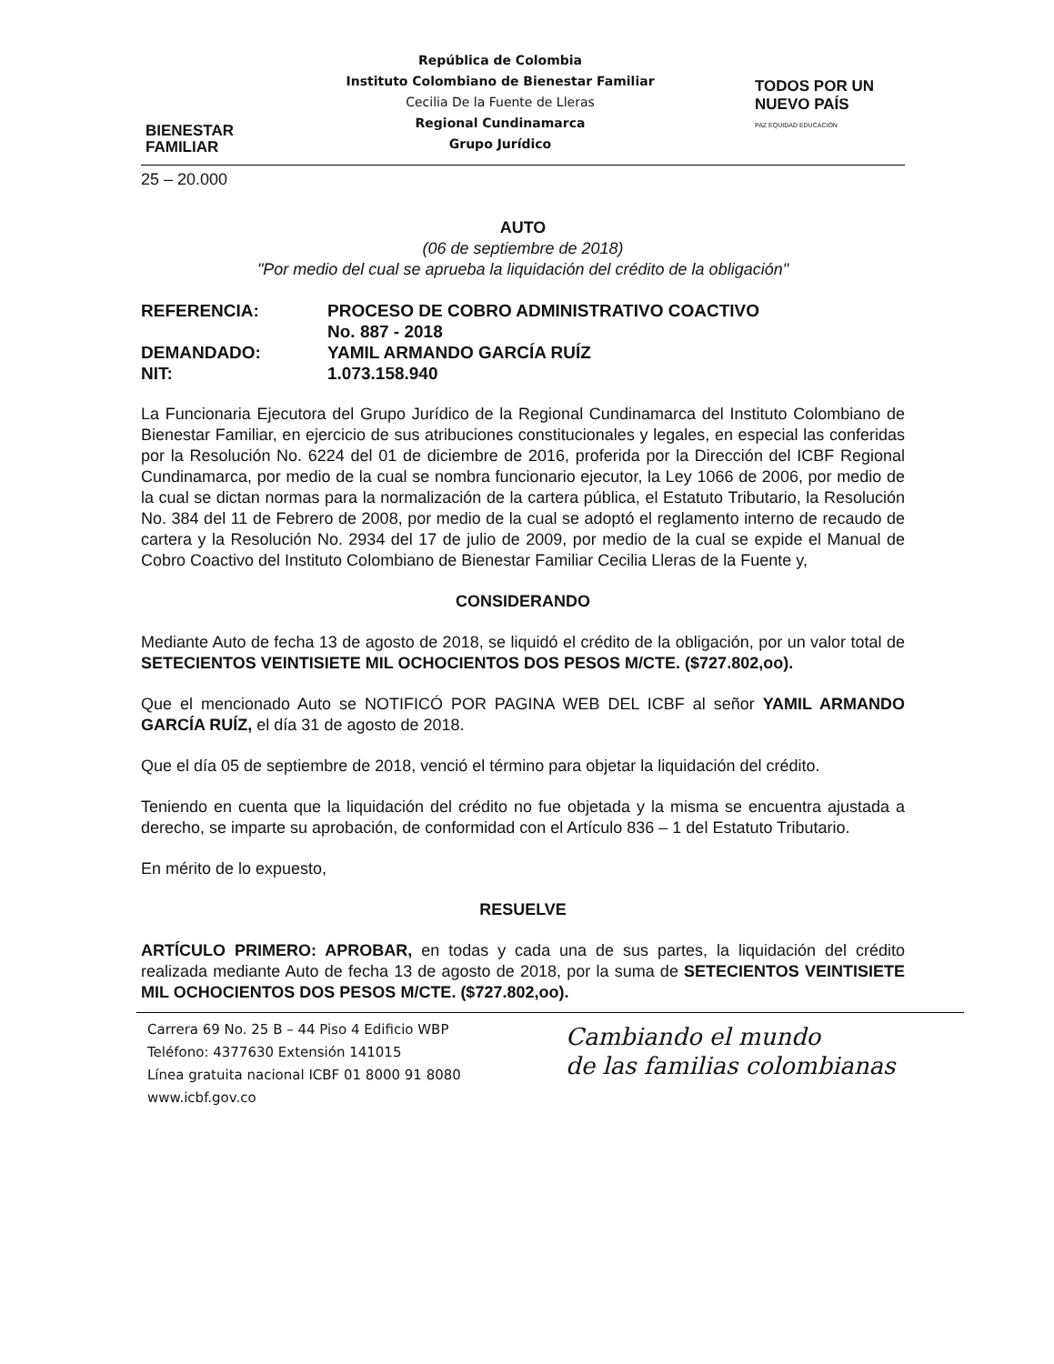BIENESTAR
FAMILIAR
República de Colombia
Instituto Colombiano de Bienestar Familiar
Cecilia De la Fuente de Lleras
Regional Cundinamarca
Grupo Jurídico
TODOS POR UN
NUEVO PAÍS
PAZ EQUIDAD EDUCACIÓN
25 – 20.000
AUTO
(06 de septiembre de 2018)
"Por medio del cual se aprueba la liquidación del crédito de la obligación"
| REFERENCIA: | PROCESO DE COBRO ADMINISTRATIVO COACTIVO No. 887 - 2018 |
| DEMANDADO: | YAMIL ARMANDO GARCÍA RUÍZ |
| NIT: | 1.073.158.940 |
La Funcionaria Ejecutora del Grupo Jurídico de la Regional Cundinamarca del Instituto Colombiano de Bienestar Familiar, en ejercicio de sus atribuciones constitucionales y legales, en especial las conferidas por la Resolución No. 6224 del 01 de diciembre de 2016, proferida por la Dirección del ICBF Regional Cundinamarca, por medio de la cual se nombra funcionario ejecutor, la Ley 1066 de 2006, por medio de la cual se dictan normas para la normalización de la cartera pública, el Estatuto Tributario, la Resolución No. 384 del 11 de Febrero de 2008, por medio de la cual se adoptó el reglamento interno de recaudo de cartera y la Resolución No. 2934 del 17 de julio de 2009, por medio de la cual se expide el Manual de Cobro Coactivo del Instituto Colombiano de Bienestar Familiar Cecilia Lleras de la Fuente y,
CONSIDERANDO
Mediante Auto de fecha 13 de agosto de 2018, se liquidó el crédito de la obligación, por un valor total de SETECIENTOS VEINTISIETE MIL OCHOCIENTOS DOS PESOS M/CTE. ($727.802,oo).
Que el mencionado Auto se NOTIFICÓ POR PAGINA WEB DEL ICBF al señor YAMIL ARMANDO GARCÍA RUÍZ, el día 31 de agosto de 2018.
Que el día 05 de septiembre de 2018, venció el término para objetar la liquidación del crédito.
Teniendo en cuenta que la liquidación del crédito no fue objetada y la misma se encuentra ajustada a derecho, se imparte su aprobación, de conformidad con el Artículo 836 – 1 del Estatuto Tributario.
En mérito de lo expuesto,
RESUELVE
ARTÍCULO PRIMERO: APROBAR, en todas y cada una de sus partes, la liquidación del crédito realizada mediante Auto de fecha 13 de agosto de 2018, por la suma de SETECIENTOS VEINTISIETE MIL OCHOCIENTOS DOS PESOS M/CTE. ($727.802,oo).
Carrera 69 No. 25 B – 44 Piso 4 Edificio WBP
Teléfono: 4377630 Extensión 141015
Línea gratuita nacional ICBF 01 8000 91 8080
www.icbf.gov.co
Cambiando el mundo
de las familias colombianas